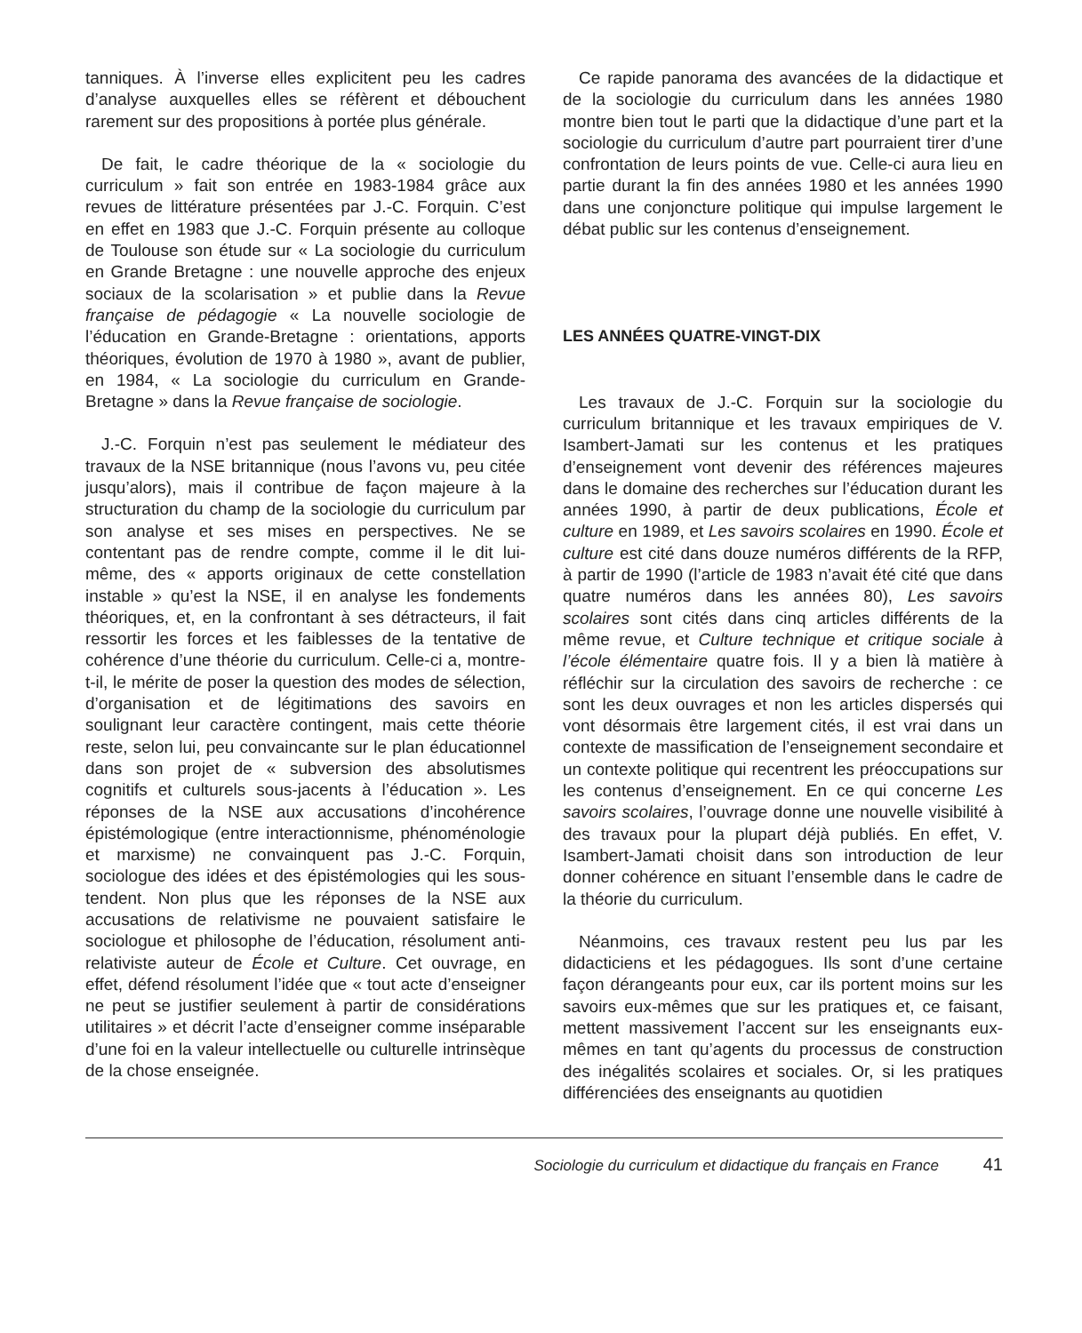tanniques. À l’inverse elles explicitent peu les cadres d’analyse auxquelles elles se réfèrent et débouchent rarement sur des propositions à portée plus générale.
De fait, le cadre théorique de la « sociologie du curriculum » fait son entrée en 1983-1984 grâce aux revues de littérature présentées par J.-C. Forquin. C’est en effet en 1983 que J.-C. Forquin présente au colloque de Toulouse son étude sur « La sociologie du curriculum en Grande Bretagne : une nouvelle approche des enjeux sociaux de la scolarisation » et publie dans la Revue française de pédagogie « La nouvelle sociologie de l’éducation en Grande-Bretagne : orientations, apports théoriques, évolution de 1970 à 1980 », avant de publier, en 1984, « La sociologie du curriculum en Grande-Bretagne » dans la Revue française de sociologie.
J.-C. Forquin n’est pas seulement le médiateur des travaux de la NSE britannique (nous l’avons vu, peu citée jusqu’alors), mais il contribue de façon majeure à la structuration du champ de la sociologie du curriculum par son analyse et ses mises en perspectives. Ne se contentant pas de rendre compte, comme il le dit lui-même, des « apports originaux de cette constellation instable » qu’est la NSE, il en analyse les fondements théoriques, et, en la confrontant à ses détracteurs, il fait ressortir les forces et les faiblesses de la tentative de cohérence d’une théorie du curriculum. Celle-ci a, montre-t-il, le mérite de poser la question des modes de sélection, d’organisation et de légitimations des savoirs en soulignant leur caractère contingent, mais cette théorie reste, selon lui, peu convaincante sur le plan éducationnel dans son projet de « subversion des absolutismes cognitifs et culturels sous-jacents à l’éducation ». Les réponses de la NSE aux accusations d’incohérence épistémologique (entre interactionnisme, phénoménologie et marxisme) ne convainquent pas J.-C. Forquin, sociologue des idées et des épistémologies qui les sous-tendent. Non plus que les réponses de la NSE aux accusations de relativisme ne pouvaient satisfaire le sociologue et philosophe de l’éducation, résolument anti-relativiste auteur de École et Culture. Cet ouvrage, en effet, défend résolument l’idée que « tout acte d’enseigner ne peut se justifier seulement à partir de considérations utilitaires » et décrit l’acte d’enseigner comme inséparable d’une foi en la valeur intellectuelle ou culturelle intrinsèque de la chose enseignée.
Ce rapide panorama des avancées de la didactique et de la sociologie du curriculum dans les années 1980 montre bien tout le parti que la didactique d’une part et la sociologie du curriculum d’autre part pourraient tirer d’une confrontation de leurs points de vue. Celle-ci aura lieu en partie durant la fin des années 1980 et les années 1990 dans une conjoncture politique qui impulse largement le débat public sur les contenus d’enseignement.
LES ANNÉES QUATRE-VINGT-DIX
Les travaux de J.-C. Forquin sur la sociologie du curriculum britannique et les travaux empiriques de V. Isambert-Jamati sur les contenus et les pratiques d’enseignement vont devenir des références majeures dans le domaine des recherches sur l’éducation durant les années 1990, à partir de deux publications, École et culture en 1989, et Les savoirs scolaires en 1990. École et culture est cité dans douze numéros différents de la RFP, à partir de 1990 (l’article de 1983 n’avait été cité que dans quatre numéros dans les années 80), Les savoirs scolaires sont cités dans cinq articles différents de la même revue, et Culture technique et critique sociale à l’école élémentaire quatre fois. Il y a bien là matière à réfléchir sur la circulation des savoirs de recherche : ce sont les deux ouvrages et non les articles dispersés qui vont désormais être largement cités, il est vrai dans un contexte de massification de l’enseignement secondaire et un contexte politique qui recentrent les préoccupations sur les contenus d’enseignement. En ce qui concerne Les savoirs scolaires, l’ouvrage donne une nouvelle visibilité à des travaux pour la plupart déjà publiés. En effet, V. Isambert-Jamati choisit dans son introduction de leur donner cohérence en situant l’ensemble dans le cadre de la théorie du curriculum.
Néanmoins, ces travaux restent peu lus par les didacticiens et les pédagogues. Ils sont d’une certaine façon dérangeants pour eux, car ils portent moins sur les savoirs eux-mêmes que sur les pratiques et, ce faisant, mettent massivement l’accent sur les enseignants eux-mêmes en tant qu’agents du processus de construction des inégalités scolaires et sociales. Or, si les pratiques différenciées des enseignants au quotidien
Sociologie du curriculum et didactique du français en France 41